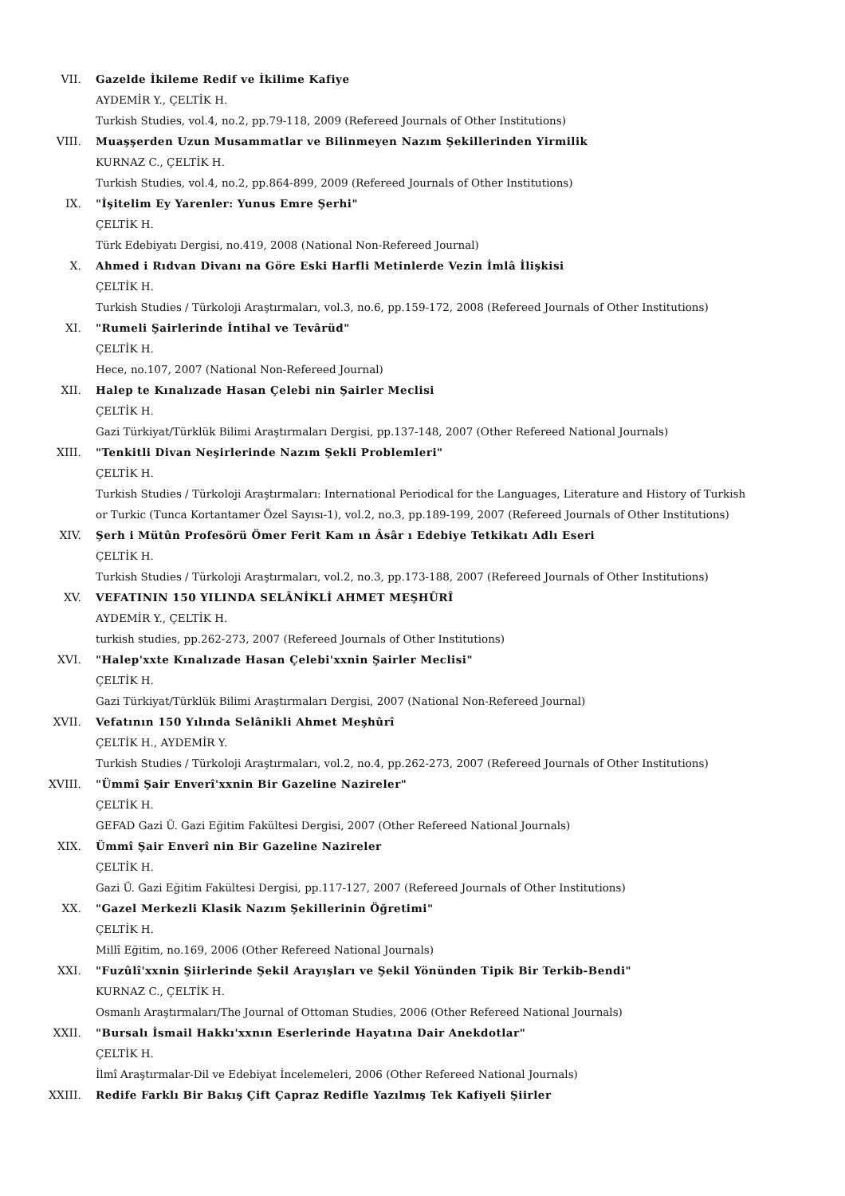VII. Gazelde İkileme Redif ve İkilime Kafiye
AYDEMİR Y., ÇELTİK H.
Turkish Studies, vol.4, no.2, pp.79-118, 2009 (Refereed Journals of Other Institutions)
VIII. Muaşşerden Uzun Musammatlar ve Bilinmeyen Nazım Şekillerinden Yirmilik
KURNAZ C., ÇELTİK H.
Turkish Studies, vol.4, no.2, pp.864-899, 2009 (Refereed Journals of Other Institutions)
IX. "İşitelim Ey Yarenler: Yunus Emre Şerhi"
ÇELTİK H.
Türk Edebiyatı Dergisi, no.419, 2008 (National Non-Refereed Journal)
X. Ahmed i Rıdvan Divanı na Göre Eski Harfli Metinlerde Vezin İmlâ İlişkisi
ÇELTİK H.
Turkish Studies / Türkoloji Araştırmaları, vol.3, no.6, pp.159-172, 2008 (Refereed Journals of Other Institutions)
XI. "Rumeli Şairlerinde İntihal ve Tevârüd"
ÇELTİK H.
Hece, no.107, 2007 (National Non-Refereed Journal)
XII. Halep te Kınalızade Hasan Çelebi nin Şairler Meclisi
ÇELTİK H.
Gazi Türkiyat/Türklük Bilimi Araştırmaları Dergisi, pp.137-148, 2007 (Other Refereed National Journals)
XIII. "Tenkitli Divan Neşirlerinde Nazım Şekli Problemleri"
ÇELTİK H.
Turkish Studies / Türkoloji Araştırmaları: International Periodical for the Languages, Literature and History of Turkish or Turkic (Tunca Kortantamer Özel Sayısı-1), vol.2, no.3, pp.189-199, 2007 (Refereed Journals of Other Institutions)
XIV. Şerh i Mütûn Profesörü Ömer Ferit Kam ın Âsâr ı Edebiye Tetkikatı Adlı Eseri
ÇELTİK H.
Turkish Studies / Türkoloji Araştırmaları, vol.2, no.3, pp.173-188, 2007 (Refereed Journals of Other Institutions)
XV. VEFATININ 150 YILINDA SELÂNİKLİ AHMET MEŞHÛRÎ
AYDEMİR Y., ÇELTİK H.
turkish studies, pp.262-273, 2007 (Refereed Journals of Other Institutions)
XVI. "Halep'xxte Kınalızade Hasan Çelebi'xxnin Şairler Meclisi"
ÇELTİK H.
Gazi Türkiyat/Türklük Bilimi Araştırmaları Dergisi, 2007 (National Non-Refereed Journal)
XVII. Vefatının 150 Yılında Selânikli Ahmet Meşhûrî
ÇELTİK H., AYDEMİR Y.
Turkish Studies / Türkoloji Araştırmaları, vol.2, no.4, pp.262-273, 2007 (Refereed Journals of Other Institutions)
XVIII. "Ümmî Şair Enverî'xxnin Bir Gazeline Nazireler"
ÇELTİK H.
GEFAD Gazi Ü. Gazi Eğitim Fakültesi Dergisi, 2007 (Other Refereed National Journals)
XIX. Ümmî Şair Enverî nin Bir Gazeline Nazireler
ÇELTİK H.
Gazi Ü. Gazi Eğitim Fakültesi Dergisi, pp.117-127, 2007 (Refereed Journals of Other Institutions)
XX. "Gazel Merkezli Klasik Nazım Şekillerinin Öğretimi"
ÇELTİK H.
Millî Eğitim, no.169, 2006 (Other Refereed National Journals)
XXI. "Fuzûlî'xxnin Şiirlerinde Şekil Arayışları ve Şekil Yönünden Tipik Bir Terkib-Bendi"
KURNAZ C., ÇELTİK H.
Osmanlı Araştırmaları/The Journal of Ottoman Studies, 2006 (Other Refereed National Journals)
XXII. "Bursalı İsmail Hakkı'xxnın Eserlerinde Hayatına Dair Anekdotlar"
ÇELTİK H.
İlmî Araştırmalar-Dil ve Edebiyat İncelemeleri, 2006 (Other Refereed National Journals)
XXIII. Redife Farklı Bir Bakış Çift Çapraz Redifle Yazılmış Tek Kafiyeli Şiirler